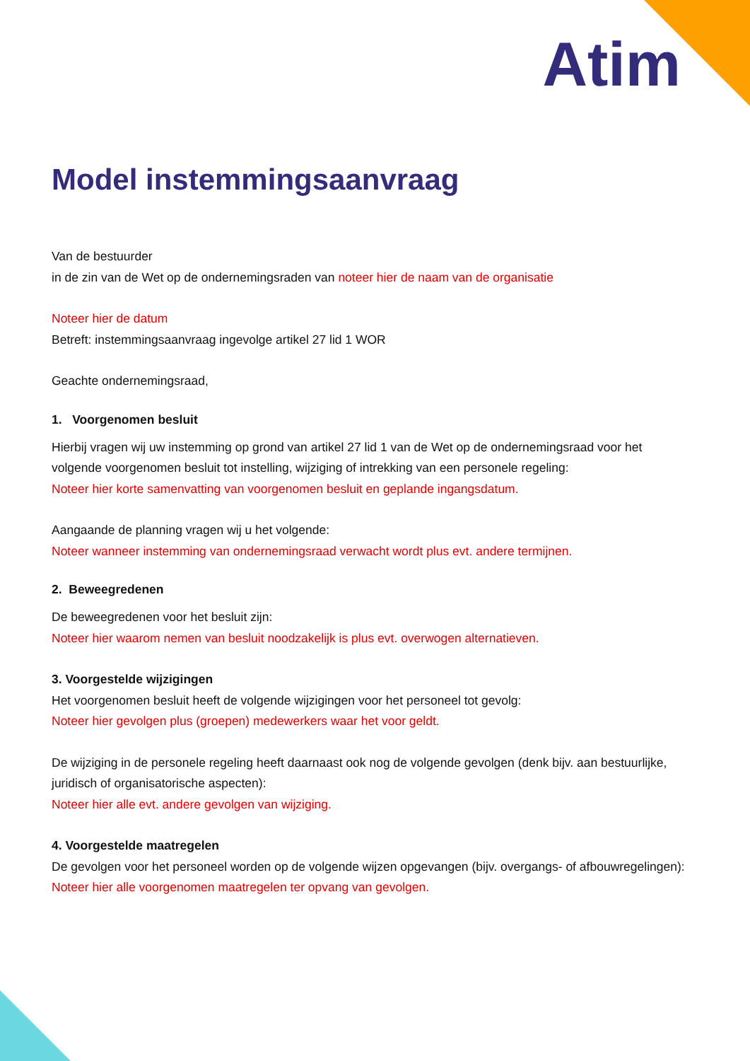Atim
Model instemmingsaanvraag
Van de bestuurder
in de zin van de Wet op de ondernemingsraden van noteer hier de naam van de organisatie
Noteer hier de datum
Betreft: instemmingsaanvraag ingevolge artikel 27 lid 1 WOR
Geachte ondernemingsraad,
1. Voorgenomen besluit
Hierbij vragen wij uw instemming op grond van artikel 27 lid 1 van de Wet op de ondernemingsraad voor het volgende voorgenomen besluit tot instelling, wijziging of intrekking van een personele regeling:
Noteer hier korte samenvatting van voorgenomen besluit en geplande ingangsdatum.
Aangaande de planning vragen wij u het volgende:
Noteer wanneer instemming van ondernemingsraad verwacht wordt plus evt. andere termijnen.
2. Beweegredenen
De beweegredenen voor het besluit zijn:
Noteer hier waarom nemen van besluit noodzakelijk is plus evt. overwogen alternatieven.
3. Voorgestelde wijzigingen
Het voorgenomen besluit heeft de volgende wijzigingen voor het personeel tot gevolg:
Noteer hier gevolgen plus (groepen) medewerkers waar het voor geldt.
De wijziging in de personele regeling heeft daarnaast ook nog de volgende gevolgen (denk bijv. aan bestuurlijke, juridisch of organisatorische aspecten):
Noteer hier alle evt. andere gevolgen van wijziging.
4. Voorgestelde maatregelen
De gevolgen voor het personeel worden op de volgende wijzen opgevangen (bijv. overgangs- of afbouwregelingen):
Noteer hier alle voorgenomen maatregelen ter opvang van gevolgen.